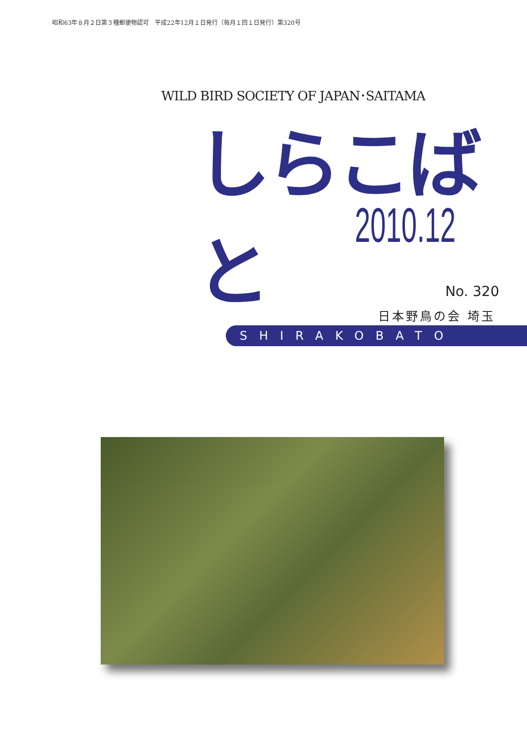昭和63年８月２日第３種郵便物認可　平成22年12月１日発行（毎月１回１日発行）第320号
WILD BIRD SOCIETY OF JAPAN･SAITAMA
しらこばと
2010.12
No. 320
日本野鳥の会 埼玉
SHIRAKOBATO